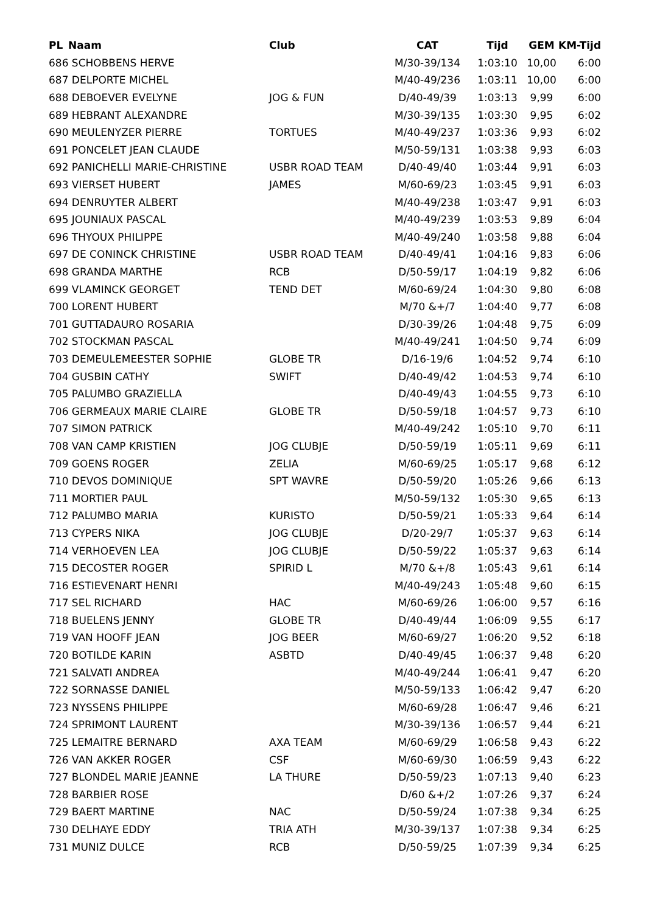| PL | Naam | Club | CAT | Tijd | GEM | KM-Tijd |
| --- | --- | --- | --- | --- | --- | --- |
| 686 SCHOBBENS HERVE | | | M/30-39/134 | 1:03:10 | 10,00 | 6:00 |
| 687 DELPORTE MICHEL | | | M/40-49/236 | 1:03:11 | 10,00 | 6:00 |
| 688 DEBOEVER EVELYNE | | JOG & FUN | D/40-49/39 | 1:03:13 | 9,99 | 6:00 |
| 689 HEBRANT ALEXANDRE | | | M/30-39/135 | 1:03:30 | 9,95 | 6:02 |
| 690 MEULENYZER PIERRE | | TORTUES | M/40-49/237 | 1:03:36 | 9,93 | 6:02 |
| 691 PONCELET JEAN CLAUDE | | | M/50-59/131 | 1:03:38 | 9,93 | 6:03 |
| 692 PANICHELLI MARIE-CHRISTINE | | USBR ROAD TEAM | D/40-49/40 | 1:03:44 | 9,91 | 6:03 |
| 693 VIERSET HUBERT | | JAMES | M/60-69/23 | 1:03:45 | 9,91 | 6:03 |
| 694 DENRUYTER ALBERT | | | M/40-49/238 | 1:03:47 | 9,91 | 6:03 |
| 695 JOUNIAUX PASCAL | | | M/40-49/239 | 1:03:53 | 9,89 | 6:04 |
| 696 THYOUX PHILIPPE | | | M/40-49/240 | 1:03:58 | 9,88 | 6:04 |
| 697 DE CONINCK CHRISTINE | | USBR ROAD TEAM | D/40-49/41 | 1:04:16 | 9,83 | 6:06 |
| 698 GRANDA MARTHE | | RCB | D/50-59/17 | 1:04:19 | 9,82 | 6:06 |
| 699 VLAMINCK GEORGET | | TEND DET | M/60-69/24 | 1:04:30 | 9,80 | 6:08 |
| 700 LORENT HUBERT | | | M/70 &+/7 | 1:04:40 | 9,77 | 6:08 |
| 701 GUTTADAURO ROSARIA | | | D/30-39/26 | 1:04:48 | 9,75 | 6:09 |
| 702 STOCKMAN PASCAL | | | M/40-49/241 | 1:04:50 | 9,74 | 6:09 |
| 703 DEMEULEMEESTER SOPHIE | | GLOBE TR | D/16-19/6 | 1:04:52 | 9,74 | 6:10 |
| 704 GUSBIN CATHY | | SWIFT | D/40-49/42 | 1:04:53 | 9,74 | 6:10 |
| 705 PALUMBO GRAZIELLA | | | D/40-49/43 | 1:04:55 | 9,73 | 6:10 |
| 706 GERMEAUX MARIE CLAIRE | | GLOBE TR | D/50-59/18 | 1:04:57 | 9,73 | 6:10 |
| 707 SIMON PATRICK | | | M/40-49/242 | 1:05:10 | 9,70 | 6:11 |
| 708 VAN CAMP KRISTIEN | | JOG CLUBJE | D/50-59/19 | 1:05:11 | 9,69 | 6:11 |
| 709 GOENS ROGER | | ZELIA | M/60-69/25 | 1:05:17 | 9,68 | 6:12 |
| 710 DEVOS DOMINIQUE | | SPT WAVRE | D/50-59/20 | 1:05:26 | 9,66 | 6:13 |
| 711 MORTIER PAUL | | | M/50-59/132 | 1:05:30 | 9,65 | 6:13 |
| 712 PALUMBO MARIA | | KURISTO | D/50-59/21 | 1:05:33 | 9,64 | 6:14 |
| 713 CYPERS NIKA | | JOG CLUBJE | D/20-29/7 | 1:05:37 | 9,63 | 6:14 |
| 714 VERHOEVEN LEA | | JOG CLUBJE | D/50-59/22 | 1:05:37 | 9,63 | 6:14 |
| 715 DECOSTER ROGER | | SPIRID L | M/70 &+/8 | 1:05:43 | 9,61 | 6:14 |
| 716 ESTIEVENART HENRI | | | M/40-49/243 | 1:05:48 | 9,60 | 6:15 |
| 717 SEL RICHARD | | HAC | M/60-69/26 | 1:06:00 | 9,57 | 6:16 |
| 718 BUELENS JENNY | | GLOBE TR | D/40-49/44 | 1:06:09 | 9,55 | 6:17 |
| 719 VAN HOOFF JEAN | | JOG BEER | M/60-69/27 | 1:06:20 | 9,52 | 6:18 |
| 720 BOTILDE KARIN | | ASBTD | D/40-49/45 | 1:06:37 | 9,48 | 6:20 |
| 721 SALVATI ANDREA | | | M/40-49/244 | 1:06:41 | 9,47 | 6:20 |
| 722 SORNASSE DANIEL | | | M/50-59/133 | 1:06:42 | 9,47 | 6:20 |
| 723 NYSSENS PHILIPPE | | | M/60-69/28 | 1:06:47 | 9,46 | 6:21 |
| 724 SPRIMONT LAURENT | | | M/30-39/136 | 1:06:57 | 9,44 | 6:21 |
| 725 LEMAITRE BERNARD | | AXA TEAM | M/60-69/29 | 1:06:58 | 9,43 | 6:22 |
| 726 VAN AKKER ROGER | | CSF | M/60-69/30 | 1:06:59 | 9,43 | 6:22 |
| 727 BLONDEL MARIE JEANNE | | LA THURE | D/50-59/23 | 1:07:13 | 9,40 | 6:23 |
| 728 BARBIER ROSE | | | D/60 &+/2 | 1:07:26 | 9,37 | 6:24 |
| 729 BAERT MARTINE | | NAC | D/50-59/24 | 1:07:38 | 9,34 | 6:25 |
| 730 DELHAYE EDDY | | TRIA ATH | M/30-39/137 | 1:07:38 | 9,34 | 6:25 |
| 731 MUNIZ DULCE | | RCB | D/50-59/25 | 1:07:39 | 9,34 | 6:25 |